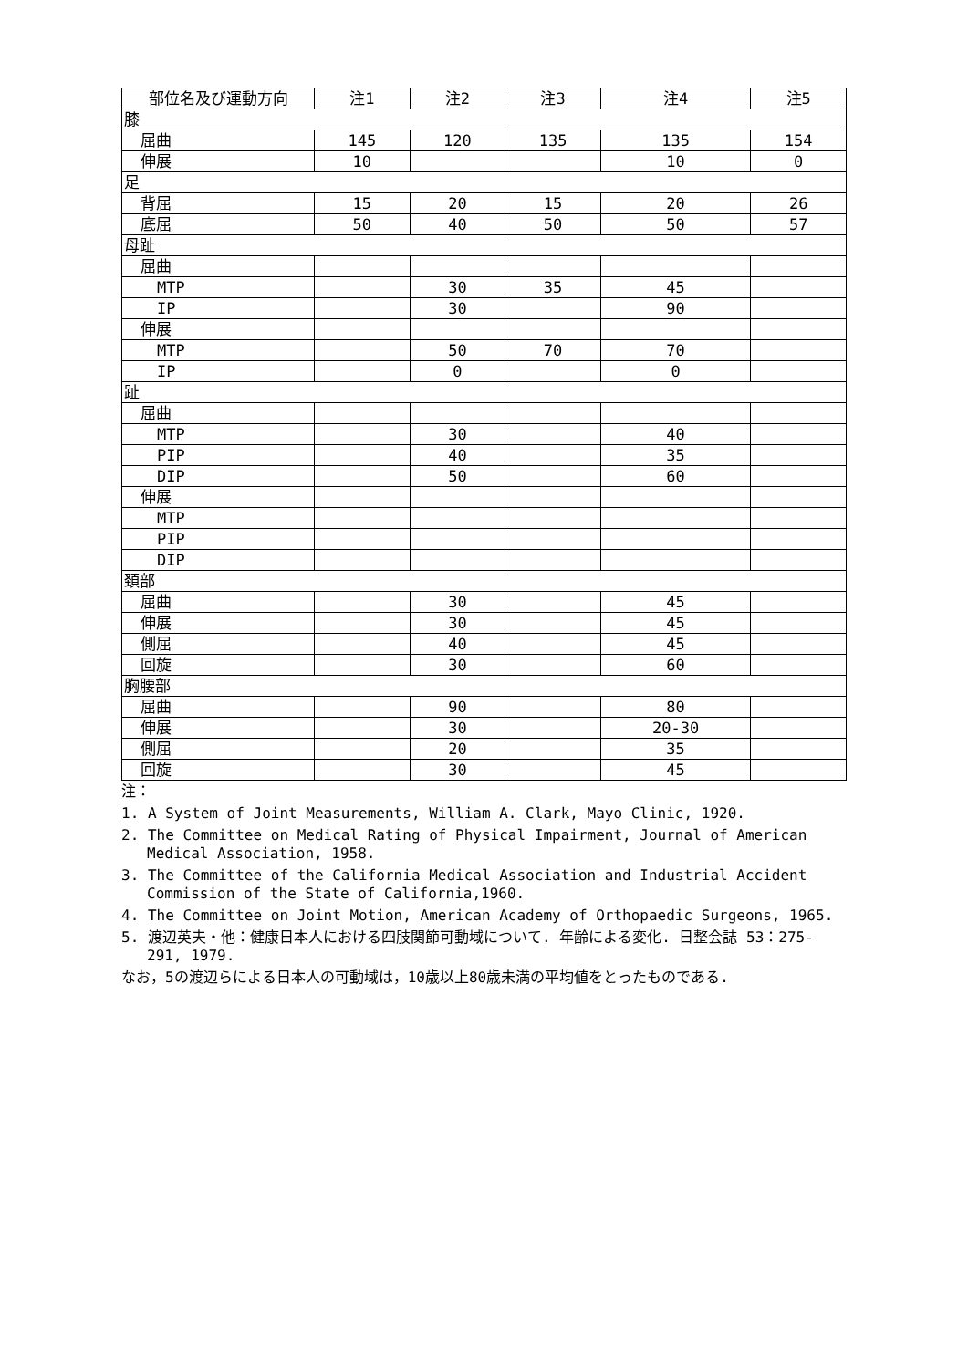| 部位名及び運動方向 | 注1 | 注2 | 注3 | 注4 | 注5 |
| --- | --- | --- | --- | --- | --- |
| 膝 | | | | | |
| 屈曲 | 145 | 120 | 135 | 135 | 154 |
| 伸展 | 10 | | | 10 | 0 |
| 足 | | | | | |
| 背屈 | 15 | 20 | 15 | 20 | 26 |
| 底屈 | 50 | 40 | 50 | 50 | 57 |
| 母趾 | | | | | |
| 屈曲 | | | | | |
| MTP | | 30 | 35 | 45 | |
| IP | | 30 | | 90 | |
| 伸展 | | | | | |
| MTP | | 50 | 70 | 70 | |
| IP | | 0 | | 0 | |
| 趾 | | | | | |
| 屈曲 | | | | | |
| MTP | | 30 | | 40 | |
| PIP | | 40 | | 35 | |
| DIP | | 50 | | 60 | |
| 伸展 | | | | | |
| MTP | | | | | |
| PIP | | | | | |
| DIP | | | | | |
| 頚部 | | | | | |
| 屈曲 | | 30 | | 45 | |
| 伸展 | | 30 | | 45 | |
| 側屈 | | 40 | | 45 | |
| 回旋 | | 30 | | 60 | |
| 胸腰部 | | | | | |
| 屈曲 | | 90 | | 80 | |
| 伸展 | | 30 | | 20-30 | |
| 側屈 | | 20 | | 35 | |
| 回旋 | | 30 | | 45 | |
注：
1. A System of Joint Measurements, William A. Clark, Mayo Clinic, 1920.
2. The Committee on Medical Rating of Physical Impairment, Journal of American Medical Association, 1958.
3. The Committee of the California Medical Association and Industrial Accident Commission of the State of California,1960.
4. The Committee on Joint Motion, American Academy of Orthopaedic Surgeons, 1965.
5. 渡辺英夫・他：健康日本人における四肢関節可動域について. 年齢による変化. 日整会誌 53：275-291, 1979.
なお，5の渡辺らによる日本人の可動域は，10歳以上80歳未満の平均値をとったものである.